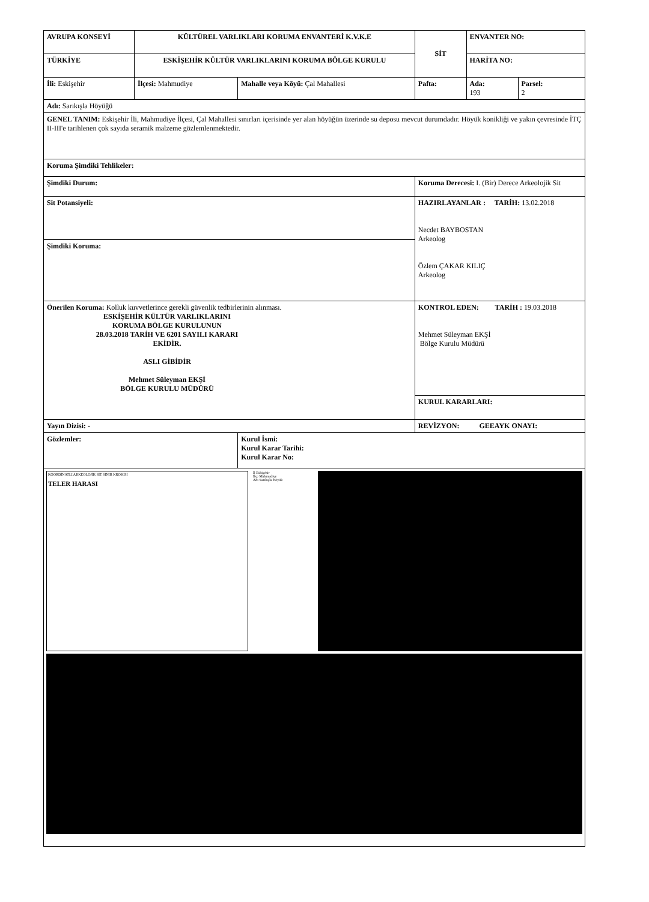| AVRUPA KONSEYİ | KÜLTÜREL VARLIKLARI KORUMA ENVANTERİ K.V.K.E | | SİT | ENVANTER NO: | |
| TÜRKİYE | ESKİŞEHİR KÜLTÜR VARLIKLARINI KORUMA BÖLGE KURULU | | | HARİTA NO: | |
| İli: Eskişehir | İlçesi: Mahmudiye | Mahalle veya Köyü: Çal Mahallesi | Pafta: | Ada: 193 | Parsel: 2 |
| Adı: Sarıkışla Höyüğü | | | | | |
| GENEL TANIM: Eskişehir İli, Mahmudiye İlçesi, Çal Mahallesi sınırları içerisinde yer alan höyüğün üzerinde su deposu mevcut durumdadır. Höyük konikliği ve yakın çevresinde İTÇ II-III'e tarihlenen çok sayıda seramik malzeme gözlemlenmektedir. | | | | | |
| Koruma Şimdiki Tehlikeler: | | | | | |
| Şimdiki Durum: | | | Koruma Derecesi: I. (Bir) Derece Arkeolojik Sit | | |
| Sit Potansiyeli: | | | HAZIRLAYANLAR : TARİH: 13.02.2018 Necdet BAYBOSTAN Arkeolog Özlem ÇAKAR KILIÇ Arkeolog | | |
| Şimdiki Koruma: | | | | | |
| Önerilen Koruma: Kolluk kuvvetlerince gerekli güvenlik tedbirlerinin alınması. ESKİŞEHİR KÜLTÜR VARLIKLARINI KORUMA BÖLGE KURULUNUN 28.03.2018 TARİH VE 6201 SAYILI KARARI EKİDİR. ASLI GİBİDİR Mehmet Süleyman EKŞİ BÖLGE KURULU MÜDÜRÜ | | | KONTROL EDEN: TARİH : 19.03.2018 Mehmet Süleyman EKŞİ Bölge Kurulu Müdürü | | |
| | | | KURUL KARARLARI: | | |
| Yayın Dizisi: - | | | REVİZYON: GEEAYK ONAYI: | | |
| Gözlemler: | | Kurul İsmi: Kurul Karar Tarihi: Kurul Karar No: | | | |
| KOORDİNATLI ARKEOLOJİK SİT SINIR KROKİSİ TELER HARASI İl Eskişehir İlçe Mahmudiye Adı Sarıkışla Höyük | | | | | |